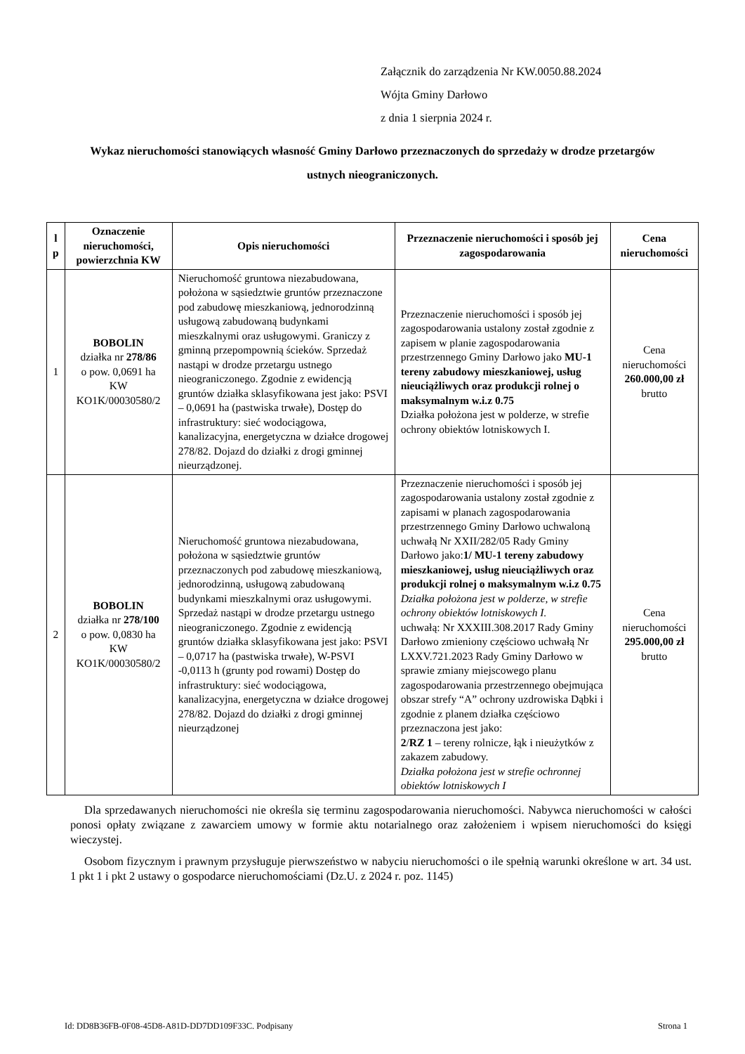Załącznik do zarządzenia Nr KW.0050.88.2024
Wójta Gminy Darłowo
z dnia 1 sierpnia 2024 r.
Wykaz nieruchomości stanowiących własność Gminy Darłowo przeznaczonych do sprzedaży w drodze przetargów ustnych nieograniczonych.
| l p | Oznaczenie nieruchomości, powierzchnia KW | Opis nieruchomości | Przeznaczenie nieruchomości i sposób jej zagospodarowania | Cena nieruchomości |
| --- | --- | --- | --- | --- |
| 1 | BOBOLIN działka nr 278/86 o pow. 0,0691 ha KW KO1K/00030580/2 | Nieruchomość gruntowa niezabudowana, położona w sąsiedztwie gruntów przeznaczone pod zabudowę mieszkaniową, jednorodzinną usługową zabudowaną budynkami mieszkalnymi oraz usługowymi. Graniczy z gminną przepompownią ścieków. Sprzedaż nastąpi w drodze przetargu ustnego nieograniczonego. Zgodnie z ewidencją gruntów działka sklasyfikowana jest jako: PSVI – 0,0691 ha (pastwiska trwałe), Dostęp do infrastruktury: sieć wodociągowa, kanalizacyjna, energetyczna w działce drogowej 278/82. Dojazd do działki z drogi gminnej nieurządzonej. | Przeznaczenie nieruchomości i sposób jej zagospodarowania ustalony został zgodnie z zapisem w planie zagospodarowania przestrzennego Gminy Darłowo jako MU-1 tereny zabudowy mieszkaniowej, usług nieuciążliwych oraz produkcji rolnej o maksymalnym w.i.z 0.75 Działka położona jest w polderze, w strefie ochrony obiektów lotniskowych I. | Cena nieruchomości 260.000,00 zł brutto |
| 2 | BOBOLIN działka nr 278/100 o pow. 0,0830 ha KW KO1K/00030580/2 | Nieruchomość gruntowa niezabudowana, położona w sąsiedztwie gruntów przeznaczonych pod zabudowę mieszkaniową, jednorodzinną, usługową zabudowaną budynkami mieszkalnymi oraz usługowymi. Sprzedaż nastąpi w drodze przetargu ustnego nieograniczonego. Zgodnie z ewidencją gruntów działka sklasyfikowana jest jako: PSVI – 0,0717 ha (pastwiska trwałe), W-PSVI -0,0113 h (grunty pod rowami) Dostęp do infrastruktury: sieć wodociągowa, kanalizacyjna, energetyczna w działce drogowej 278/82. Dojazd do działki z drogi gminnej nieurządzonej | Przeznaczenie nieruchomości i sposób jej zagospodarowania ustalony został zgodnie z zapisami w planach zagospodarowania przestrzennego Gminy Darłowo uchwaloną uchwałą Nr XXII/282/05 Rady Gminy Darłowo jako: 1/ MU-1 tereny zabudowy mieszkaniowej, usług nieuciążliwych oraz produkcji rolnej o maksymalnym w.i.z 0.75 Działka położona jest w polderze, w strefie ochrony obiektów lotniskowych I. uchwałą: Nr XXXIII.308.2017 Rady Gminy Darłowo zmieniony częściowo uchwałą Nr LXXV.721.2023 Rady Gminy Darłowo w sprawie zmiany miejscowego planu zagospodarowania przestrzennego obejmująca obszar strefy “A” ochrony uzdrowiska Dąbki i zgodnie z planem działka częściowo przeznaczona jest jako: 2 / RZ 1 – tereny rolnicze, łąk i nieużytków z zakazem zabudowy. Działka położona jest w strefie ochronnej obiektów lotniskowych I | Cena nieruchomości 295.000,00 zł brutto |
Dla sprzedawanych nieruchomości nie określa się terminu zagospodarowania nieruchomości. Nabywca nieruchomości w całości ponosi opłaty związane z zawarciem umowy w formie aktu notarialnego oraz założeniem i wpisem nieruchomości do księgi wieczystej.
Osobom fizycznym i prawnym przysługuje pierwszeństwo w nabyciu nieruchomości o ile spełnią warunki określone w art. 34 ust. 1 pkt 1 i pkt 2 ustawy o gospodarce nieruchomościami (Dz.U. z 2024 r. poz. 1145)
Id: DD8B36FB-0F08-45D8-A81D-DD7DD109F33C. Podpisany Strona 1